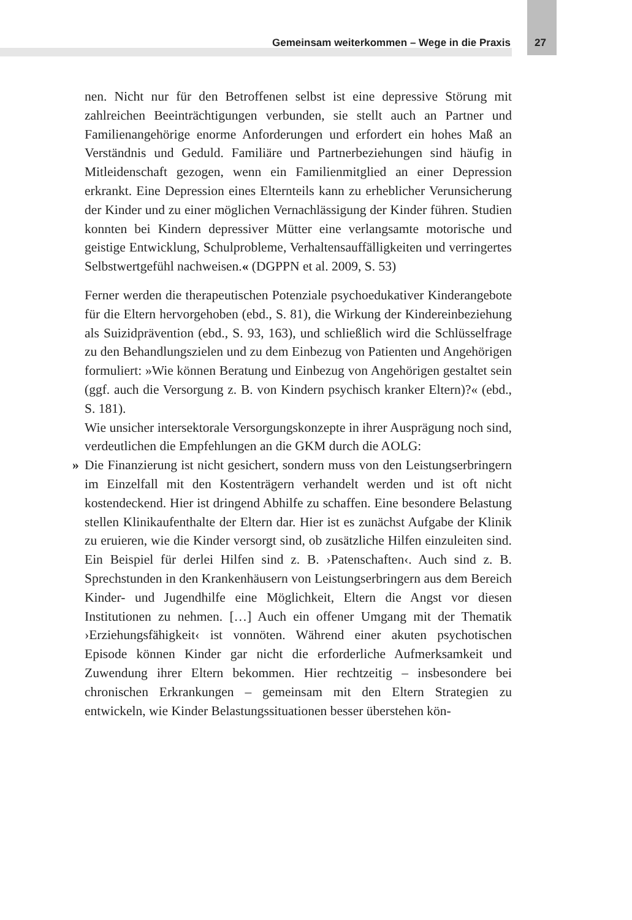Gemeinsam weiterkommen – Wege in die Praxis 27
nen. Nicht nur für den Betroffenen selbst ist eine depressive Störung mit zahlreichen Beeinträchtigungen verbunden, sie stellt auch an Partner und Familienangehörige enorme Anforderungen und erfordert ein hohes Maß an Verständnis und Geduld. Familiäre und Partnerbeziehungen sind häufig in Mitleidenschaft gezogen, wenn ein Familienmitglied an einer Depression erkrankt. Eine Depression eines Elternteils kann zu erheblicher Verunsicherung der Kinder und zu einer möglichen Vernachlässigung der Kinder führen. Studien konnten bei Kindern depressiver Mütter eine verlangsamte motorische und geistige Entwicklung, Schulprobleme, Verhaltensauffälligkeiten und verringertes Selbstwertgefühl nachweisen.« (DGPPN et al. 2009, S. 53)
Ferner werden die therapeutischen Potenziale psychoedukativer Kinderangebote für die Eltern hervorgehoben (ebd., S. 81), die Wirkung der Kindereinbeziehung als Suizidprävention (ebd., S. 93, 163), und schließlich wird die Schlüsselfrage zu den Behandlungszielen und zu dem Einbezug von Patienten und Angehörigen formuliert: »Wie können Beratung und Einbezug von Angehörigen gestaltet sein (ggf. auch die Versorgung z. B. von Kindern psychisch kranker Eltern)?« (ebd., S. 181).
Wie unsicher intersektorale Versorgungskonzepte in ihrer Ausprägung noch sind, verdeutlichen die Empfehlungen an die GKM durch die AOLG:
» Die Finanzierung ist nicht gesichert, sondern muss von den Leistungserbringern im Einzelfall mit den Kostenträgern verhandelt werden und ist oft nicht kostendeckend. Hier ist dringend Abhilfe zu schaffen. Eine besondere Belastung stellen Klinikaufenthalte der Eltern dar. Hier ist es zunächst Aufgabe der Klinik zu eruieren, wie die Kinder versorgt sind, ob zusätzliche Hilfen einzuleiten sind. Ein Beispiel für derlei Hilfen sind z. B. ›Patenschaften‹. Auch sind z. B. Sprechstunden in den Krankenhäusern von Leistungserbringern aus dem Bereich Kinder- und Jugendhilfe eine Möglichkeit, Eltern die Angst vor diesen Institutionen zu nehmen. […] Auch ein offener Umgang mit der Thematik ›Erziehungsfähigkeit‹ ist vonnöten. Während einer akuten psychotischen Episode können Kinder gar nicht die erforderliche Aufmerksamkeit und Zuwendung ihrer Eltern bekommen. Hier rechtzeitig – insbesondere bei chronischen Erkrankungen – gemeinsam mit den Eltern Strategien zu entwickeln, wie Kinder Belastungssituationen besser überstehen kön-